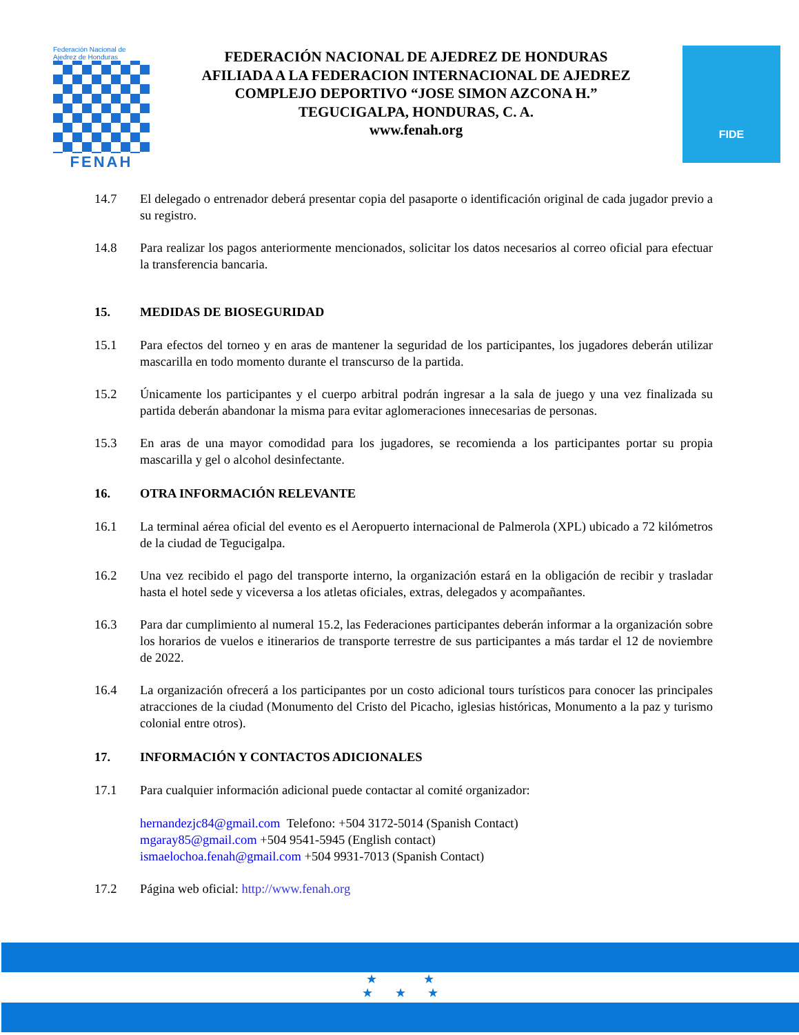Federación Nacional de Ajedrez de Honduras
FENAH
FEDERACIÓN NACIONAL DE AJEDREZ DE HONDURAS
AFILIADA A LA FEDERACION INTERNACIONAL DE AJEDREZ
COMPLEJO DEPORTIVO “JOSE SIMON AZCONA H.”
TEGUCIGALPA, HONDURAS, C. A.
www.fenah.org
FIDE
14.7 El delegado o entrenador deberá presentar copia del pasaporte o identificación original de cada jugador previo a su registro.
14.8 Para realizar los pagos anteriormente mencionados, solicitar los datos necesarios al correo oficial para efectuar la transferencia bancaria.
15. MEDIDAS DE BIOSEGURIDAD
15.1 Para efectos del torneo y en aras de mantener la seguridad de los participantes, los jugadores deberán utilizar mascarilla en todo momento durante el transcurso de la partida.
15.2 Únicamente los participantes y el cuerpo arbitral podrán ingresar a la sala de juego y una vez finalizada su partida deberán abandonar la misma para evitar aglomeraciones innecesarias de personas.
15.3 En aras de una mayor comodidad para los jugadores, se recomienda a los participantes portar su propia mascarilla y gel o alcohol desinfectante.
16. OTRA INFORMACIÓN RELEVANTE
16.1 La terminal aérea oficial del evento es el Aeropuerto internacional de Palmerola (XPL) ubicado a 72 kilómetros de la ciudad de Tegucigalpa.
16.2 Una vez recibido el pago del transporte interno, la organización estará en la obligación de recibir y trasladar hasta el hotel sede y viceversa a los atletas oficiales, extras, delegados y acompañantes.
16.3 Para dar cumplimiento al numeral 15.2, las Federaciones participantes deberán informar a la organización sobre los horarios de vuelos e itinerarios de transporte terrestre de sus participantes a más tardar el 12 de noviembre de 2022.
16.4 La organización ofrecerá a los participantes por un costo adicional tours turísticos para conocer las principales atracciones de la ciudad (Monumento del Cristo del Picacho, iglesias históricas, Monumento a la paz y turismo colonial entre otros).
17. INFORMACIÓN Y CONTACTOS ADICIONALES
17.1 Para cualquier información adicional puede contactar al comité organizador:
hernandezjc84@gmail.com Telefono: +504 3172-5014 (Spanish Contact)
mgaray85@gmail.com +504 9541-5945 (English contact)
ismaelochoa.fenah@gmail.com +504 9931-7013 (Spanish Contact)
17.2 Página web oficial: http://www.fenah.org
★ ★
★ ★ ★